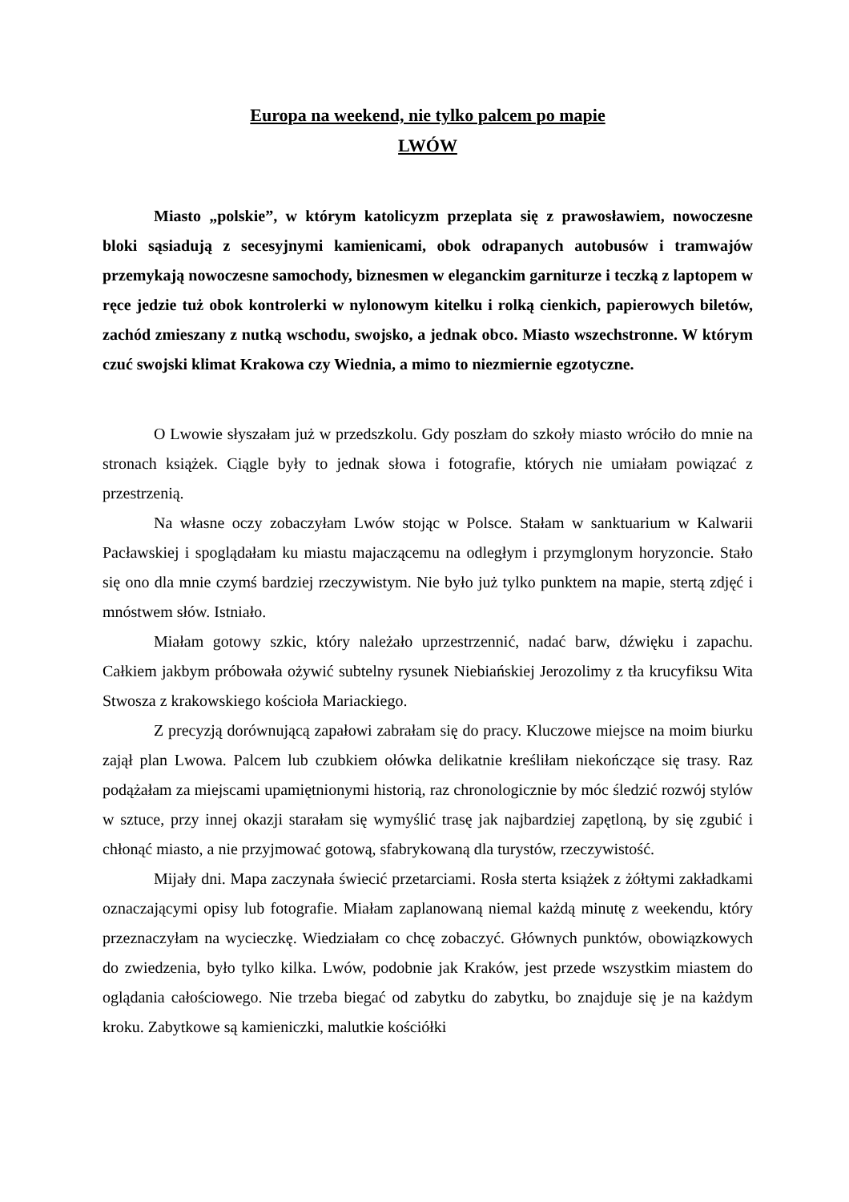Europa na weekend, nie tylko palcem po mapie
LWÓW
Miasto „polskie”, w którym katolicyzm przeplata się z prawosławiem, nowoczesne bloki sąsiadują z secesyjnymi kamienicami, obok odrapanych autobusów i tramwajów przemykają nowoczesne samochody, biznesmen w eleganckim garniturze i teczką z laptopem w ręce jedzie tuż obok kontrolerki w nylonowym kitelku i rolką cienkich, papierowych biletów, zachód zmieszany z nutką wschodu, swojsko, a jednak obco. Miasto wszechstronne. W którym czuć swojski klimat Krakowa czy Wiednia, a mimo to niezmiernie egzotyczne.
O Lwowie słyszałam już w przedszkolu. Gdy poszłam do szkoły miasto wróciło do mnie na stronach książek. Ciągle były to jednak słowa i fotografie, których nie umiałam powiązać z przestrzenią.
Na własne oczy zobaczyłam Lwów stojąc w Polsce. Stałam w sanktuarium w Kalwarii Pacławskiej i spoglądałam ku miastu majaczącemu na odległym i przymglonym horyzoncie. Stało się ono dla mnie czymś bardziej rzeczywistym. Nie było już tylko punktem na mapie, stertą zdjęć i mnóstwem słów. Istniało.
Miałam gotowy szkic, który należało uprzestrzennić, nadać barw, dźwięku i zapachu. Całkiem jakbym próbowała ożywić subtelny rysunek Niebiańskiej Jerozolimy z tła krucyfiksu Wita Stwosza z krakowskiego kościoła Mariackiego.
Z precyzją dorównującą zapałowi zabrałam się do pracy. Kluczowe miejsce na moim biurku zajął plan Lwowa. Palcem lub czubkiem ołówka delikatnie kreśliłam niekończące się trasy. Raz podążałam za miejscami upamiętnionymi historią, raz chronologicznie by móc śledzić rozwój stylów w sztuce, przy innej okazji starałam się wymyślić trasę jak najbardziej zapętloną, by się zgubić i chłonąć miasto, a nie przyjmować gotową, sfabrykowaną dla turystów, rzeczywistość.
Mijały dni. Mapa zaczynała świecić przetarciami. Rosła sterta książek z żółtymi zakładkami oznaczającymi opisy lub fotografie. Miałam zaplanowaną niemal każdą minutę z weekendu, który przeznaczyłam na wycieczkę. Wiedziałam co chcę zobaczyć. Głównych punktów, obowiązkowych do zwiedzenia, było tylko kilka. Lwów, podobnie jak Kraków, jest przede wszystkim miastem do oglądania całościowego. Nie trzeba biegać od zabytku do zabytku, bo znajduje się je na każdym kroku. Zabytkowe są kamieniczki, malutkie kościółki